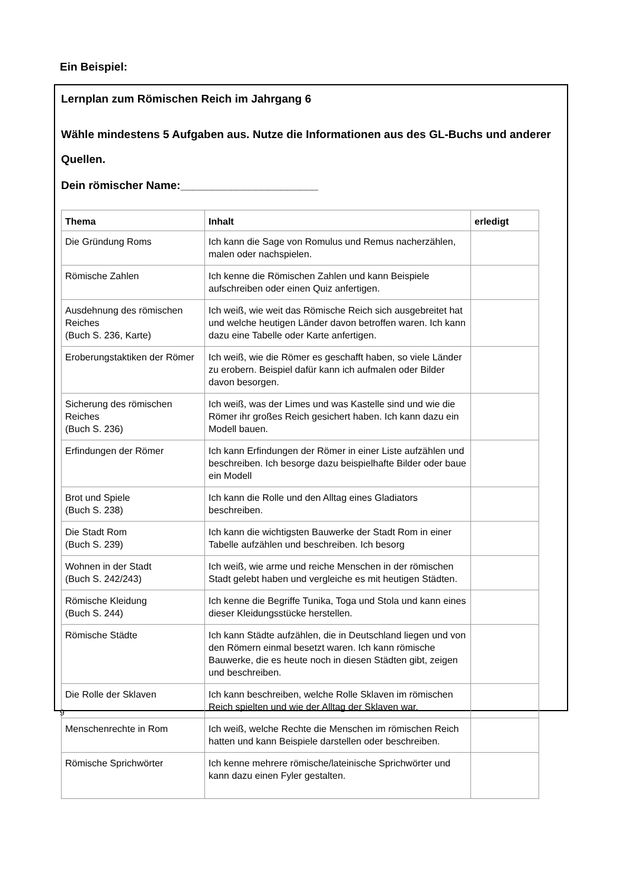Ein Beispiel:
Lernplan zum Römischen Reich im Jahrgang 6
Wähle mindestens 5 Aufgaben aus. Nutze die Informationen aus des GL-Buchs und anderer Quellen.
Dein römischer Name:______________________
| Thema | Inhalt | erledigt |
| --- | --- | --- |
| Die Gründung Roms | Ich kann die Sage von Romulus und Remus nacherzählen, malen oder nachspielen. | |
| Römische Zahlen | Ich kenne die Römischen Zahlen und kann Beispiele aufschreiben oder einen Quiz anfertigen. | |
| Ausdehnung des römischen Reiches (Buch S. 236, Karte) | Ich weiß, wie weit das Römische Reich sich ausgebreitet hat und welche heutigen Länder davon betroffen waren. Ich kann dazu eine Tabelle oder Karte anfertigen. | |
| Eroberungstaktiken der Römer | Ich weiß, wie die Römer es geschafft haben, so viele Länder zu erobern. Beispiel dafür kann ich aufmalen oder Bilder davon besorgen. | |
| Sicherung des römischen Reiches (Buch S. 236) | Ich weiß, was der Limes und was Kastelle sind und wie die Römer ihr großes Reich gesichert haben. Ich kann dazu ein Modell bauen. | |
| Erfindungen der Römer | Ich kann Erfindungen der Römer in einer Liste aufzählen und beschreiben. Ich besorge dazu beispielhafte Bilder oder baue ein Modell | |
| Brot und Spiele (Buch S. 238) | Ich kann die Rolle und den Alltag eines Gladiators beschreiben. | |
| Die Stadt Rom (Buch S. 239) | Ich kann die wichtigsten Bauwerke der Stadt Rom in einer Tabelle aufzählen und beschreiben. Ich besorg | |
| Wohnen in der Stadt (Buch S. 242/243) | Ich weiß, wie arme und reiche Menschen in der römischen Stadt gelebt haben und vergleiche es mit heutigen Städten. | |
| Römische Kleidung (Buch S. 244) | Ich kenne die Begriffe Tunika, Toga und Stola und kann eines dieser Kleidungsstücke herstellen. | |
| Römische Städte | Ich kann Städte aufzählen, die in Deutschland liegen und von den Römern einmal besetzt waren. Ich kann römische Bauwerke, die es heute noch in diesen Städten gibt, zeigen und beschreiben. | |
| Die Rolle der Sklaven | Ich kann beschreiben, welche Rolle Sklaven im römischen Reich spielten und wie der Alltag der Sklaven war. | |
| Menschenrechte in Rom | Ich weiß, welche Rechte die Menschen im römischen Reich hatten und kann Beispiele darstellen oder beschreiben. | |
| Römische Sprichwörter | Ich kenne mehrere römische/lateinische Sprichwörter und kann dazu einen Fyler gestalten. | |
9